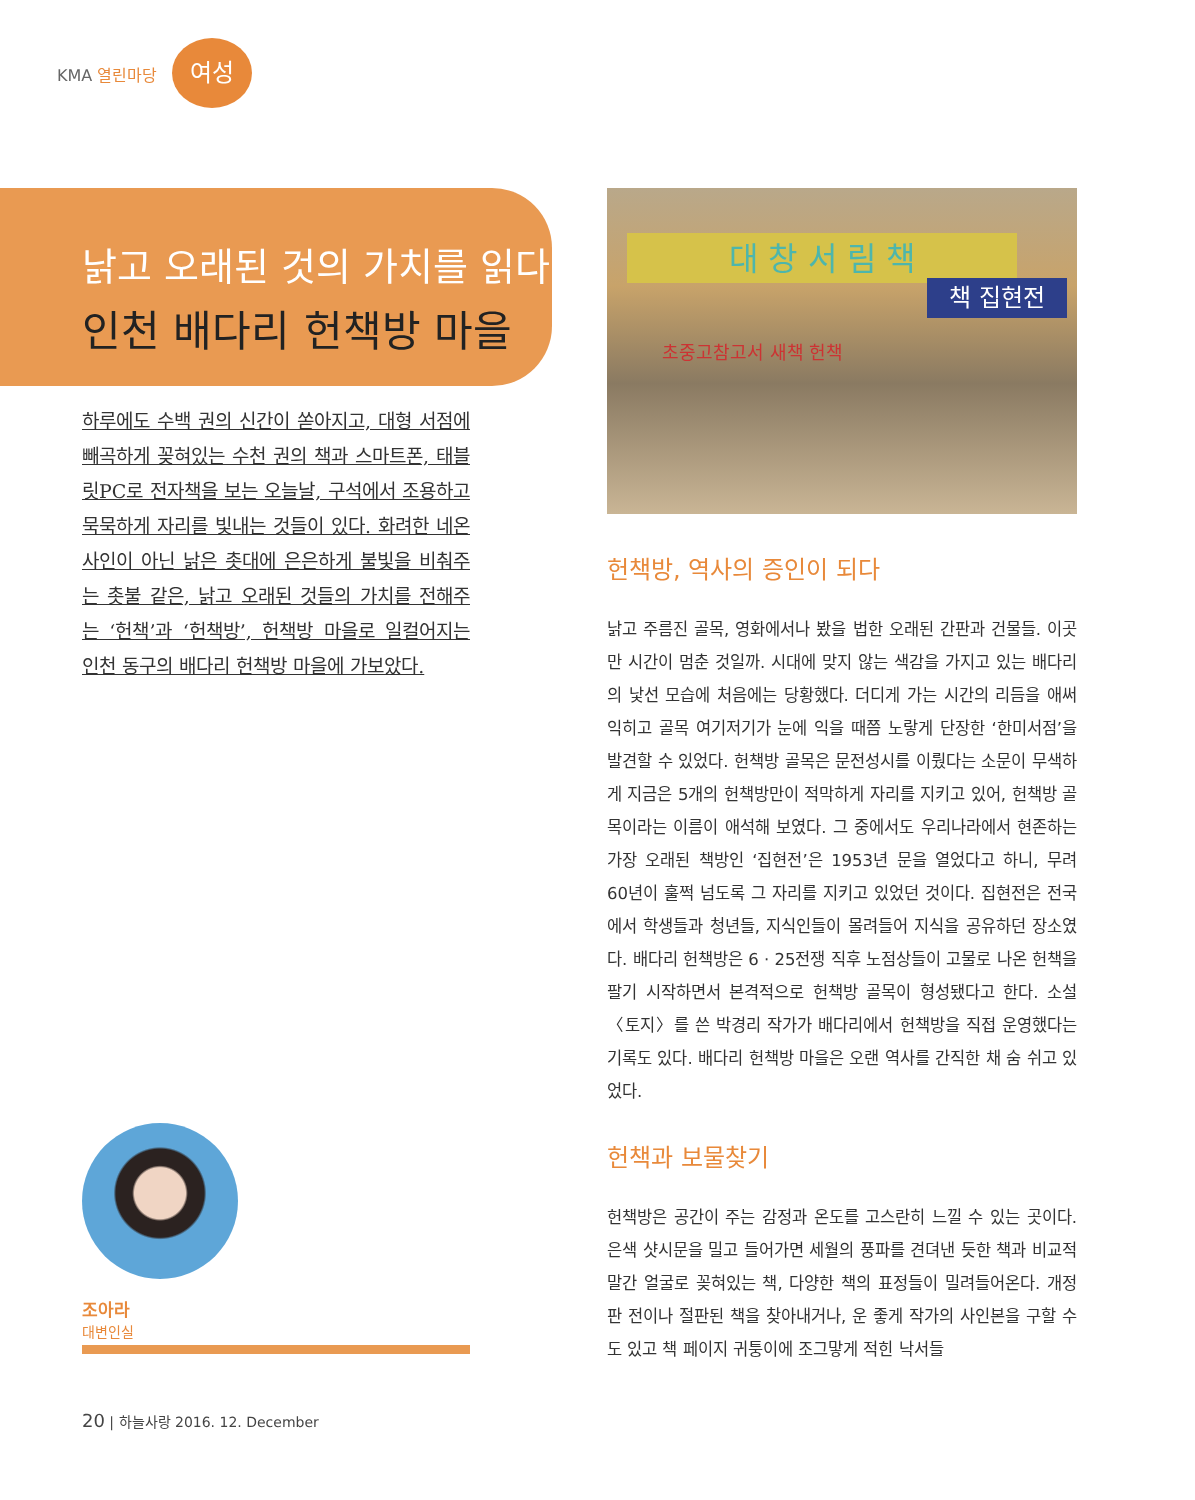KMA 열린마당
여성
낡고 오래된 것의 가치를 읽다
인천 배다리 헌책방 마을
하루에도 수백 권의 신간이 쏟아지고, 대형 서점에 빼곡하게 꽂혀있는 수천 권의 책과 스마트폰, 태블릿PC로 전자책을 보는 오늘날, 구석에서 조용하고 묵묵하게 자리를 빛내는 것들이 있다. 화려한 네온사인이 아닌 낡은 촛대에 은은하게 불빛을 비춰주는 촛불 같은, 낡고 오래된 것들의 가치를 전해주는 ‘헌책’과 ‘헌책방’, 헌책방 마을로 일컬어지는 인천 동구의 배다리 헌책방 마을에 가보았다.
대 창 서 림 책
책 집현전
초중고참고서 새책 헌책
헌책방, 역사의 증인이 되다
낡고 주름진 골목, 영화에서나 봤을 법한 오래된 간판과 건물들. 이곳만 시간이 멈춘 것일까. 시대에 맞지 않는 색감을 가지고 있는 배다리의 낯선 모습에 처음에는 당황했다. 더디게 가는 시간의 리듬을 애써 익히고 골목 여기저기가 눈에 익을 때쯤 노랗게 단장한 ‘한미서점’을 발견할 수 있었다. 헌책방 골목은 문전성시를 이뤘다는 소문이 무색하게 지금은 5개의 헌책방만이 적막하게 자리를 지키고 있어, 헌책방 골목이라는 이름이 애석해 보였다. 그 중에서도 우리나라에서 현존하는 가장 오래된 책방인 ‘집현전’은 1953년 문을 열었다고 하니, 무려 60년이 훌쩍 넘도록 그 자리를 지키고 있었던 것이다. 집현전은 전국에서 학생들과 청년들, 지식인들이 몰려들어 지식을 공유하던 장소였다. 배다리 헌책방은 6 · 25전쟁 직후 노점상들이 고물로 나온 헌책을 팔기 시작하면서 본격적으로 헌책방 골목이 형성됐다고 한다. 소설 〈토지〉를 쓴 박경리 작가가 배다리에서 헌책방을 직접 운영했다는 기록도 있다. 배다리 헌책방 마을은 오랜 역사를 간직한 채 숨 쉬고 있었다.
헌책과 보물찾기
헌책방은 공간이 주는 감정과 온도를 고스란히 느낄 수 있는 곳이다. 은색 샷시문을 밀고 들어가면 세월의 풍파를 견뎌낸 듯한 책과 비교적 말간 얼굴로 꽂혀있는 책, 다양한 책의 표정들이 밀려들어온다. 개정판 전이나 절판된 책을 찾아내거나, 운 좋게 작가의 사인본을 구할 수도 있고 책 페이지 귀퉁이에 조그맣게 적힌 낙서들
조아라
대변인실
20 | 하늘사랑 2016. 12. December